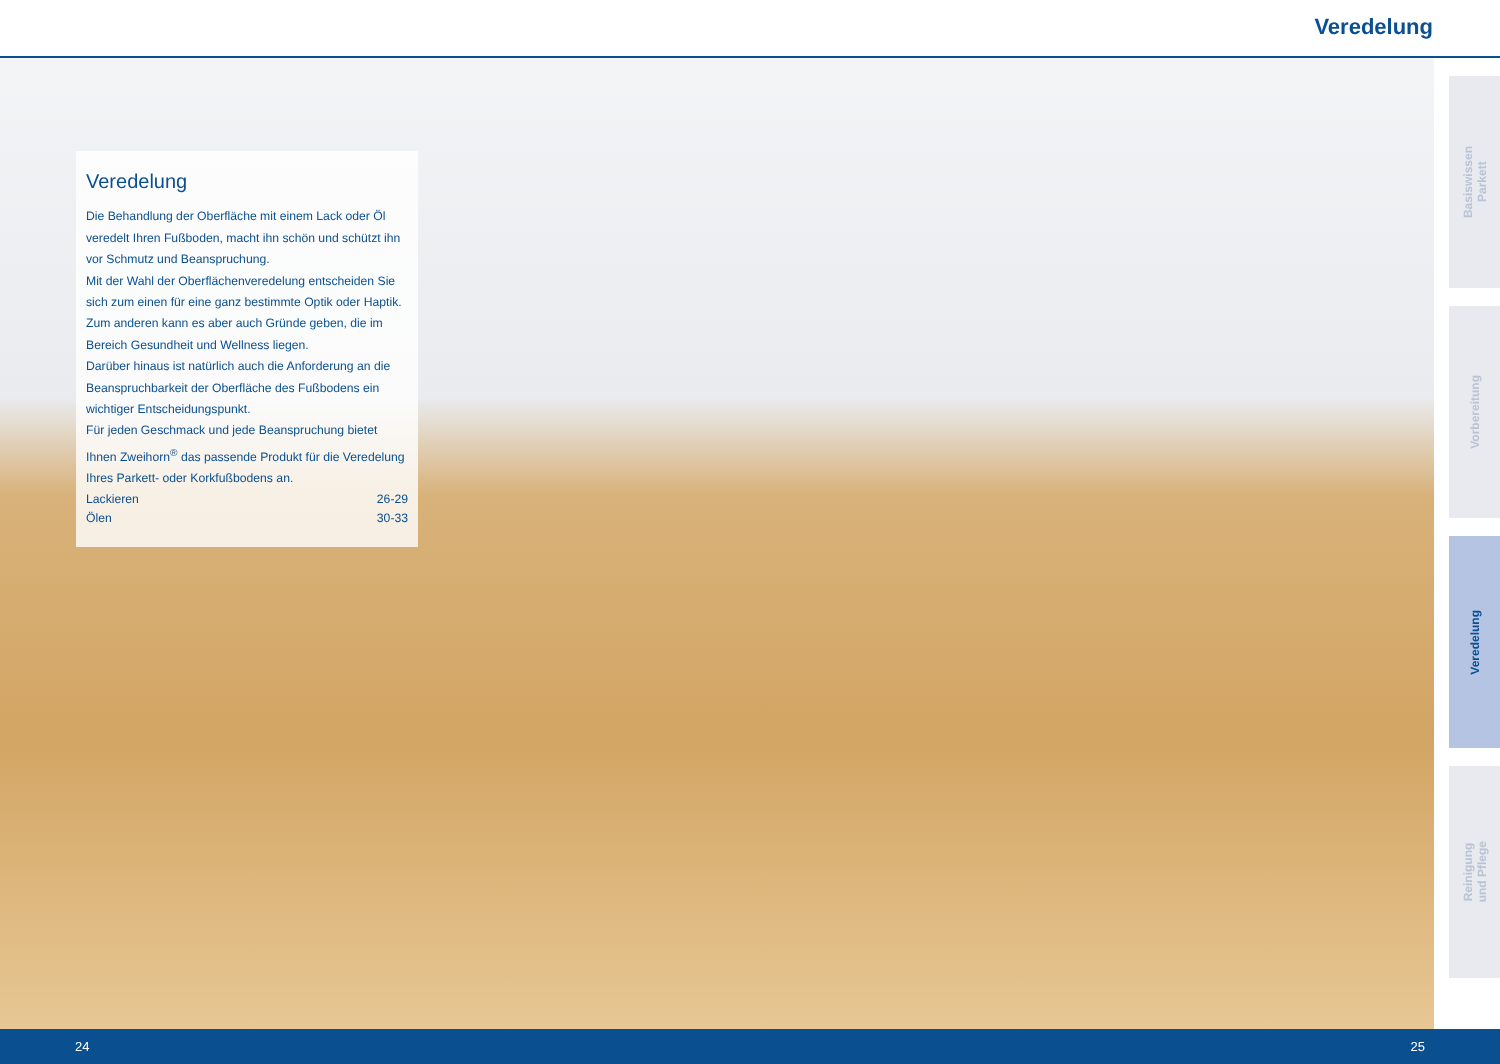Veredelung
Veredelung
Die Behandlung der Oberfläche mit einem Lack oder Öl veredelt Ihren Fußboden, macht ihn schön und schützt ihn vor Schmutz und Beanspruchung.
Mit der Wahl der Oberflächenveredelung entscheiden Sie sich zum einen für eine ganz bestimmte Optik oder Haptik. Zum anderen kann es aber auch Gründe geben, die im Bereich Gesundheit und Wellness liegen.
Darüber hinaus ist natürlich auch die Anforderung an die Beanspruchbarkeit der Oberfläche des Fußbodens ein wichtiger Entscheidungspunkt.
Für jeden Geschmack und jede Beanspruchung bietet Ihnen Zweihorn<sup>®</sup> das passende Produkt für die Veredelung Ihres Parkett- oder Korkfußbodens an.
Lackieren 26-29
Ölen 30-33
Basiswissen
Parkett
Vorbereitung
Veredelung
Reinigung
und Pflege
24 25